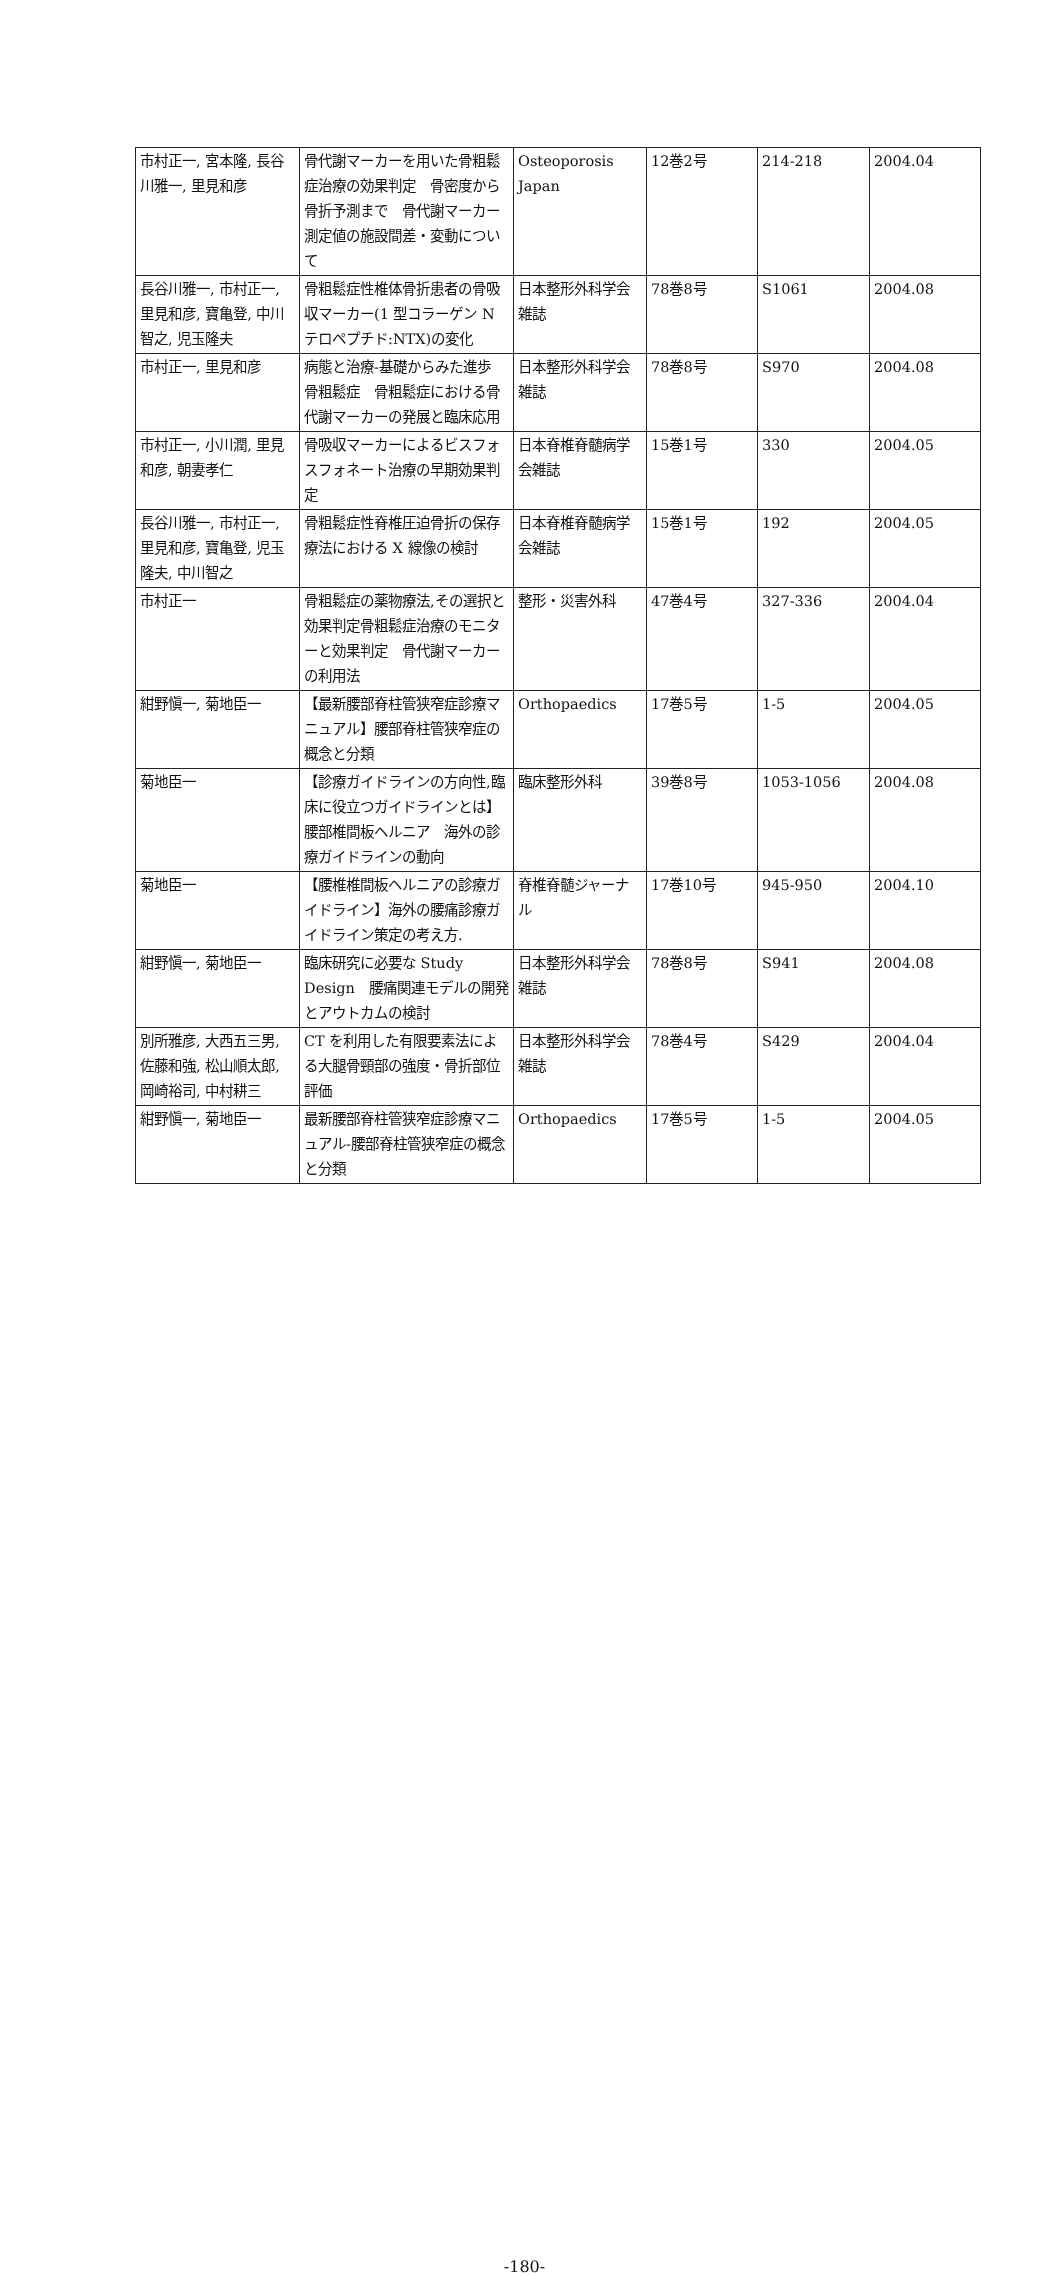| 市村正一, 宮本隆, 長谷川雅一, 里見和彦 | 骨代謝マーカーを用いた骨粗鬆症治療の効果判定 骨密度から骨折予測まで 骨代謝マーカー測定値の施設間差・変動について | Osteoporosis Japan | 12巻2号 | 214-218 | 2004.04 |
| 長谷川雅一, 市村正一, 里見和彦, 寶亀登, 中川智之, 児玉隆夫 | 骨粗鬆症性椎体骨折患者の骨吸収マーカー(1 型コラーゲン N テロペプチド:NTX)の変化 | 日本整形外科学会雑誌 | 78巻8号 | S1061 | 2004.08 |
| 市村正一, 里見和彦 | 病態と治療-基礎からみた進歩 骨粗鬆症 骨粗鬆症における骨代謝マーカーの発展と臨床応用 | 日本整形外科学会雑誌 | 78巻8号 | S970 | 2004.08 |
| 市村正一, 小川潤, 里見和彦, 朝妻孝仁 | 骨吸収マーカーによるビスフォスフォネート治療の早期効果判定 | 日本脊椎脊髄病学会雑誌 | 15巻1号 | 330 | 2004.05 |
| 長谷川雅一, 市村正一, 里見和彦, 寶亀登, 児玉隆夫, 中川智之 | 骨粗鬆症性脊椎圧迫骨折の保存療法における X 線像の検討 | 日本脊椎脊髄病学会雑誌 | 15巻1号 | 192 | 2004.05 |
| 市村正一 | 骨粗鬆症の薬物療法,その選択と効果判定骨粗鬆症治療のモニターと効果判定 骨代謝マーカーの利用法 | 整形・災害外科 | 47巻4号 | 327-336 | 2004.04 |
| 紺野愼一, 菊地臣一 | 【最新腰部脊柱管狭窄症診療マニュアル】腰部脊柱管狭窄症の概念と分類 | Orthopaedics | 17巻5号 | 1-5 | 2004.05 |
| 菊地臣一 | 【診療ガイドラインの方向性,臨床に役立つガイドラインとは】腰部椎間板ヘルニア 海外の診療ガイドラインの動向 | 臨床整形外科 | 39巻8号 | 1053-1056 | 2004.08 |
| 菊地臣一 | 【腰椎椎間板ヘルニアの診療ガイドライン】海外の腰痛診療ガイドライン策定の考え方. | 脊椎脊髄ジャーナル | 17巻10号 | 945-950 | 2004.10 |
| 紺野愼一, 菊地臣一 | 臨床研究に必要な Study Design 腰痛関連モデルの開発とアウトカムの検討 | 日本整形外科学会雑誌 | 78巻8号 | S941 | 2004.08 |
| 別所雅彦, 大西五三男, 佐藤和強, 松山順太郎, 岡崎裕司, 中村耕三 | CT を利用した有限要素法による大腿骨頸部の強度・骨折部位評価 | 日本整形外科学会雑誌 | 78巻4号 | S429 | 2004.04 |
| 紺野愼一, 菊地臣一 | 最新腰部脊柱管狭窄症診療マニュアル-腰部脊柱管狭窄症の概念と分類 | Orthopaedics | 17巻5号 | 1-5 | 2004.05 |
-180-